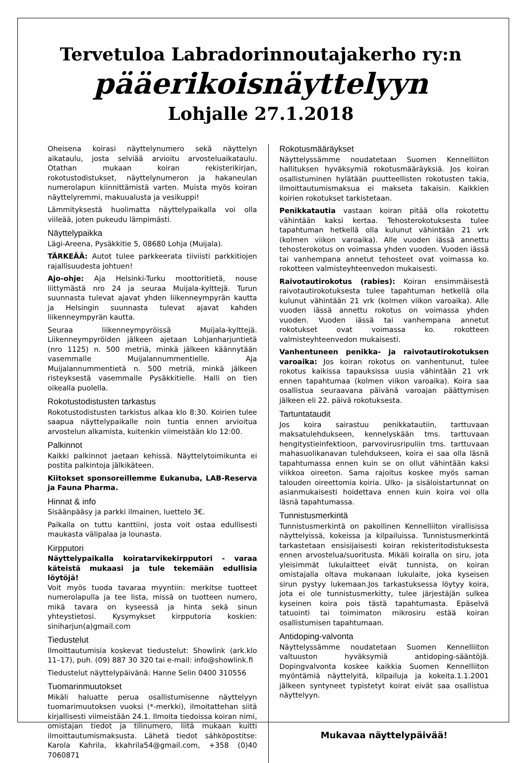Tervetuloa Labradorinnoutajakerho ry:n
pääerikoisnäyttelyyn
Lohjalle 27.1.2018
Oheisena koirasi näyttelynumero sekä näyttelyn aikataulu, josta selviää arvioitu arvosteluaikataulu. Otathan mukaan koiran rekisterikirjan, rokotustodistukset, näyttelynumeron ja hakaneulan numerolapun kiinnittämistä varten. Muista myös koiran näyttelyremmi, makuualusta ja vesikuppi!
Lämmityksestä huolimatta näyttelypaikalla voi olla viileää, joten pukeudu lämpimästi.
Näyttelypaikka
Lägi-Areena, Pysäkkitie 5, 08680 Lohja (Muijala).
TÄRKEÄÄ: Autot tulee parkkeerata tiiviisti parkkitiojen rajallisuudesta johtuen!
Ajo-ohje: Aja Helsinki-Turku moottoritietä, nouse liittymästä nro 24 ja seuraa Muijala-kylttejä. Turun suunnasta tulevat ajavat yhden liikenneympyrän kautta ja Helsingin suunnasta tulevat ajavat kahden liikenneympyrän kautta.
Seuraa liikenneympyröissä Muijala-kylttejä. Liikenneympyröiden jälkeen ajetaan Lohjanharjuntietä (nro 1125) n. 500 metriä, minkä jälkeen käännytään vasemmalle Muijalannummentielle. Aja Muijalannummentietä n. 500 metriä, minkä jälkeen risteyksestä vasemmalle Pysäkkitielle. Halli on tien oikealla puolella.
Rokotustodistusten tarkastus
Rokotustodistusten tarkistus alkaa klo 8:30. Koirien tulee saapua näyttelypaikalle noin tuntia ennen arvioitua arvostelun alkamista, kuitenkin viimeistään klo 12:00.
Palkinnot
Kaikki palkinnot jaetaan kehissä. Näyttelytoimikunta ei postita palkintoja jälkikäteen.
Kiitokset sponsoreillemme Eukanuba, LAB-Reserva ja Fauna Pharma.
Hinnat & info
Sisäänpääsy ja parkki ilmainen, luettelo 3€.
Paikalla on tuttu kanttiini, josta voit ostaa edullisesti maukasta välipalaa ja lounasta.
Kirpputori
Näyttelypaikalla koiratarvikekirpputori - varaa käteistä mukaasi ja tule tekemään edullisia löytöjä!
Voit myös tuoda tavaraa myyntiin: merkitse tuotteet numerolapulla ja tee lista, missä on tuotteen numero, mikä tavara on kyseessä ja hinta sekä sinun yhteystietosi. Kysymykset kirpputoria koskien: siniharjun(a)gmail.com
Tiedustelut
Ilmoittautumisia koskevat tiedustelut: Showlink (ark.klo 11–17), puh. (09) 887 30 320 tai e-mail: info@showlink.fi
Tiedustelut näyttelypäivänä: Hanne Selin 0400 310556
Tuomarinmuutokset
Mikäli haluatte perua osallistumisenne näyttelyyn tuomarimuutoksen vuoksi (*-merkki), ilmoitattehan siitä kirjallisesti viimeistään 24.1. Ilmoita tiedoissa koiran nimi, omistajan tiedot ja tilinumero, liitä mukaan kuitti ilmoittautumismaksusta. Lähetä tiedot sähköpostitse: Karola Kahrila, kkahrila54@gmail.com, +358 (0)40 7060871
Rokotusmääräykset
Näyttelyssämme noudatetaan Suomen Kennelliiton hallituksen hyväksymiä rokotusmääräyksiä. Jos koiran osallistuminen hylätään puutteellisten rokotusten takia, ilmoittautumismaksua ei makseta takaisin. Kaikkien koirien rokotukset tarkistetaan.
Penikkatautia vastaan koiran pitää olla rokotettu vähintään kaksi kertaa. Tehosterokotuksesta tulee tapahtuman hetkellä olla kulunut vähintään 21 vrk (kolmen viikon varoaika). Alle vuoden iässä annettu tehosterokotus on voimassa yhden vuoden. Vuoden iässä tai vanhempana annetut tehosteet ovat voimassa ko. rokotteen valmisteyhteenvedon mukaisesti.
Raivotautirokotus (rabies): Koiran ensimmäisestä raivotautirokotuksesta tulee tapahtuman hetkellä olla kulunut vähintään 21 vrk (kolmen viikon varoaika). Alle vuoden iässä annettu rokotus on voimassa yhden vuoden. Vuoden iässä tai vanhempana annetut rokotukset ovat voimassa ko. rokotteen valmisteyhteenvedon mukaisesti.
Vanhentuneen penikka- ja raivotautirokotuksen varoaika: Jos koiran rokotus on vanhentunut, tulee rokotus kaikissa tapauksissa uusia vähintään 21 vrk ennen tapahtumaa (kolmen viikon varoaika). Koira saa osallistua seuraavana päivänä varoajan päättymisen jälkeen eli 22. päivä rokotuksesta.
Tartuntataudit
Jos koira sairastuu penikkatautiin, tarttuvaan maksatulehdukseen, kennelyskään tms. tarttuvaan hengitystieinfektioon, parvovirusripuliin tms. tarttuvaan mahasuolikanavan tulehdukseen, koira ei saa olla läsnä tapahtumassa ennen kuin se on ollut vähintään kaksi viikkoa oireeton. Sama rajoitus koskee myös saman talouden oireettomia koiria. Ulko- ja sisäloistartunnat on asianmukaisesti hoidettava ennen kuin koira voi olla läsnä tapahtumassa.
Tunnistusmerkintä
Tunnistusmerkintä on pakollinen Kennelliiton virallisissa näyttelyissä, kokeissa ja kilpailuissa. Tunnistusmerkintä tarkastetaan ensisijaisesti koiran rekisteritodistuksesta ennen arvostelua/suoritusta. Mikäli koiralla on siru, jota yleisimmät lukulaitteet eivät tunnista, on koiran omistajalla oltava mukanaan lukulaite, joka kyseisen sirun pystyy lukemaan.Jos tarkastuksessa löytyy koira, jota ei ole tunnistusmerkitty, tulee järjestäjän sulkea kyseinen koira pois tästä tapahtumasta. Epäselvä tatuointi tai toimimaton mikrosiru estää koiran osallistumisen tapahtumaan.
Antidoping-valvonta
Näyttelyssämme noudatetaan Suomen Kennelliiton valtuuston hyväksymiä antidoping-sääntöjä. Dopingvalvonta koskee kaikkia Suomen Kennelliiton myöntämiä näyttelyitä, kilpailuja ja kokeita.1.1.2001 jälkeen syntyneet typistetyt koirat eivät saa osallistua näyttelyyn.
Mukavaa näyttelypäivää!